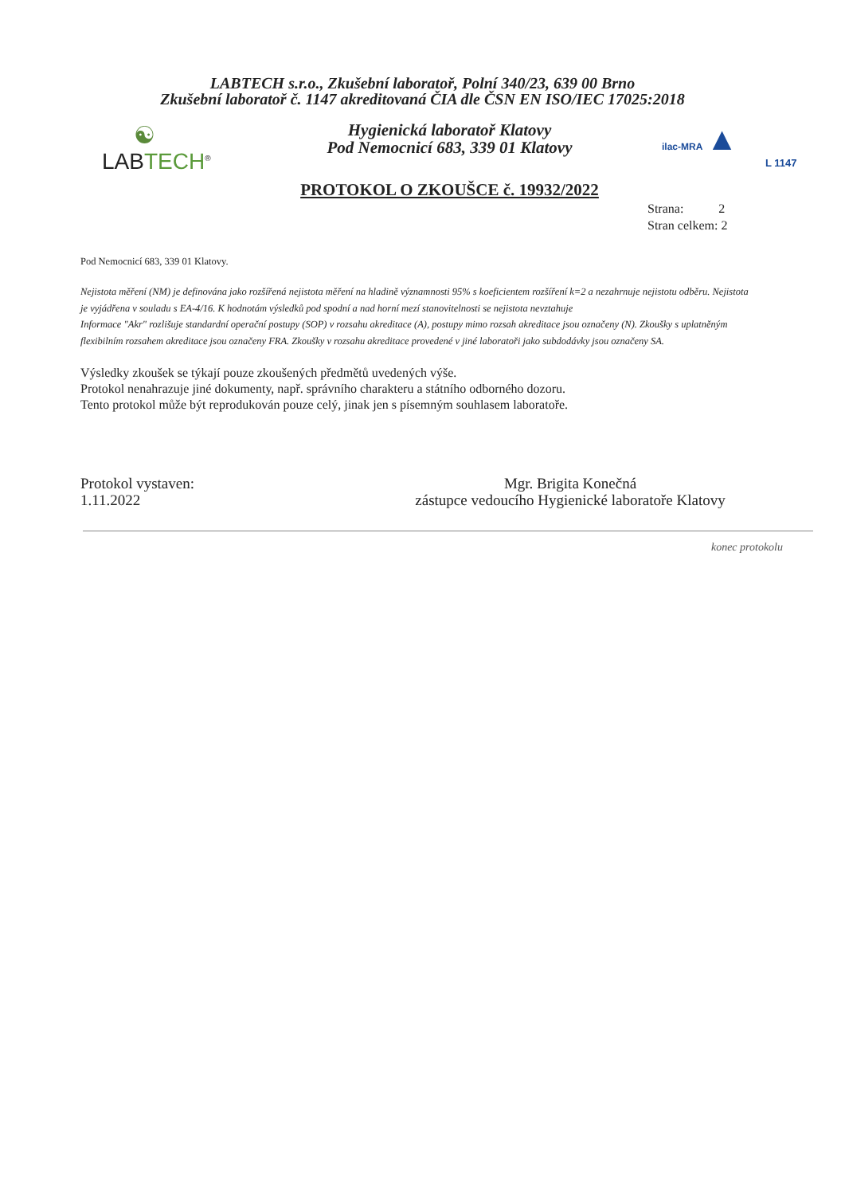LABTECH s.r.o., Zkušební laboratoř, Polní 340/23, 639 00 Brno
Zkušební laboratoř č. 1147 akreditovaná ČIA dle ČSN EN ISO/IEC 17025:2018
☯
LAB TECH<sup>®</sup>
Hygienická laboratoř Klatovy
Pod Nemocnicí 683, 339 01 Klatovy
PROTOKOL O ZKOUŠCE č. 19932/2022
ilac-MRA ▲
L 1147
Strana: 2
Stran celkem: 2
Pod Nemocnicí 683, 339 01 Klatovy.
Nejistota měření (NM) je definována jako rozšířená nejistota měření na hladině významnosti 95% s koeficientem rozšíření k=2 a nezahrnuje nejistotu odběru. Nejistota je vyjádřena v souladu s EA-4/16. K hodnotám výsledků pod spodní a nad horní mezí stanovitelnosti se nejistota nevztahuje
Informace "Akr" rozlišuje standardní operační postupy (SOP) v rozsahu akreditace (A), postupy mimo rozsah akreditace jsou označeny (N). Zkoušky s uplatněným flexibilním rozsahem akreditace jsou označeny FRA. Zkoušky v rozsahu akreditace provedené v jiné laboratoři jako subdodávky jsou označeny SA.
Výsledky zkoušek se týkají pouze zkoušených předmětů uvedených výše.
Protokol nenahrazuje jiné dokumenty, např. správního charakteru a státního odborného dozoru.
Tento protokol může být reprodukován pouze celý, jinak jen s písemným souhlasem laboratoře.
Protokol vystaven:
1.11.2022
Mgr. Brigita Konečná
zástupce vedoucího Hygienické laboratoře Klatovy
konec protokolu